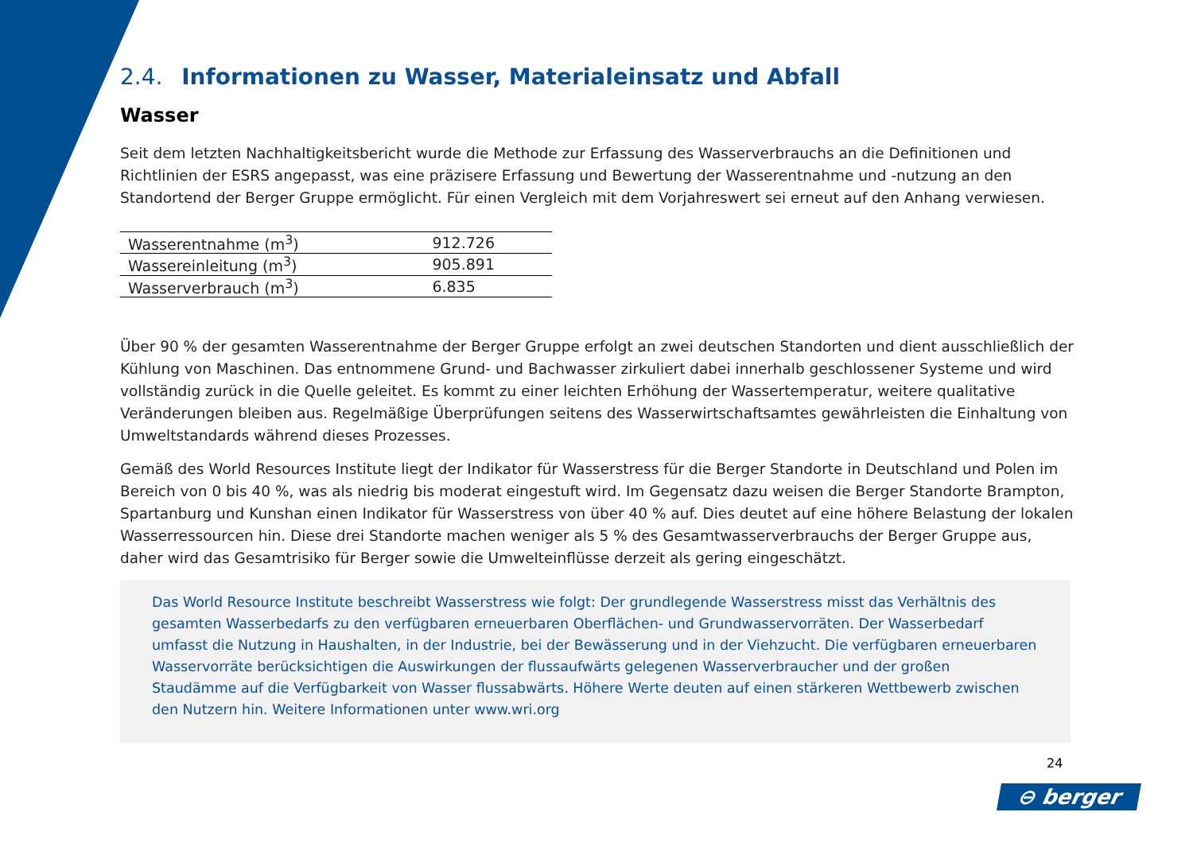2.4. Informationen zu Wasser, Materialeinsatz und Abfall
Wasser
Seit dem letzten Nachhaltigkeitsbericht wurde die Methode zur Erfassung des Wasserverbrauchs an die Definitionen und Richtlinien der ESRS angepasst, was eine präzisere Erfassung und Bewertung der Wasserentnahme und -nutzung an den Standortend der Berger Gruppe ermöglicht. Für einen Vergleich mit dem Vorjahreswert sei erneut auf den Anhang verwiesen.
| Wasserentnahme (m<sup>3</sup>) | 912.726 |
| Wassereinleitung (m<sup>3</sup>) | 905.891 |
| Wasserverbrauch (m<sup>3</sup>) | 6.835 |
Über 90 % der gesamten Wasserentnahme der Berger Gruppe erfolgt an zwei deutschen Standorten und dient ausschließlich der Kühlung von Maschinen. Das entnommene Grund- und Bachwasser zirkuliert dabei innerhalb geschlossener Systeme und wird vollständig zurück in die Quelle geleitet. Es kommt zu einer leichten Erhöhung der Wassertemperatur, weitere qualitative Veränderungen bleiben aus. Regelmäßige Überprüfungen seitens des Wasserwirtschaftsamtes gewährleisten die Einhaltung von Umweltstandards während dieses Prozesses.
Gemäß des World Resources Institute liegt der Indikator für Wasserstress für die Berger Standorte in Deutschland und Polen im Bereich von 0 bis 40 %, was als niedrig bis moderat eingestuft wird. Im Gegensatz dazu weisen die Berger Standorte Brampton, Spartanburg und Kunshan einen Indikator für Wasserstress von über 40 % auf. Dies deutet auf eine höhere Belastung der lokalen Wasserressourcen hin. Diese drei Standorte machen weniger als 5 % des Gesamtwasserverbrauchs der Berger Gruppe aus, daher wird das Gesamtrisiko für Berger sowie die Umwelteinflüsse derzeit als gering eingeschätzt.
Das World Resource Institute beschreibt Wasserstress wie folgt: Der grundlegende Wasserstress misst das Verhältnis des gesamten Wasserbedarfs zu den verfügbaren erneuerbaren Oberflächen- und Grundwasservorräten. Der Wasserbedarf umfasst die Nutzung in Haushalten, in der Industrie, bei der Bewässerung und in der Viehzucht. Die verfügbaren erneuerbaren Wasservorräte berücksichtigen die Auswirkungen der flussaufwärts gelegenen Wasserverbraucher und der großen Staudämme auf die Verfügbarkeit von Wasser flussabwärts. Höhere Werte deuten auf einen stärkeren Wettbewerb zwischen den Nutzern hin. Weitere Informationen unter www.wri.org
24
⊖ berger